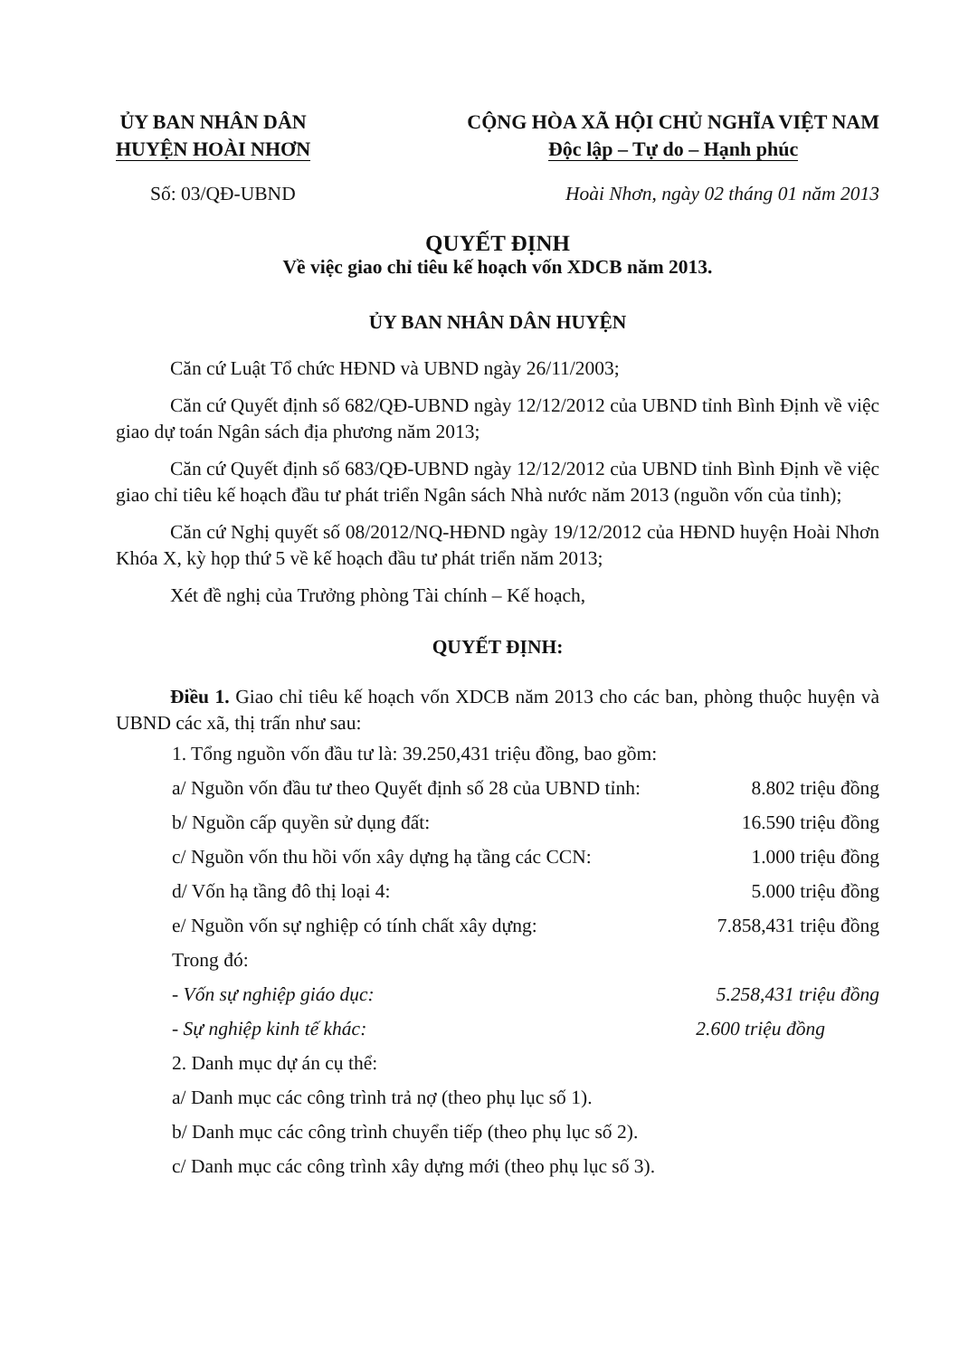ỦY BAN NHÂN DÂN
HUYỆN HOÀI NHƠN
CỘNG HÒA XÃ HỘI CHỦ NGHĨA VIỆT NAM
Độc lập – Tự do – Hạnh phúc
Số: 03/QĐ-UBND Hoài Nhơn, ngày 02 tháng 01 năm 2013
QUYẾT ĐỊNH
Về việc giao chỉ tiêu kế hoạch vốn XDCB năm 2013.
ỦY BAN NHÂN DÂN HUYỆN
Căn cứ Luật Tổ chức HĐND và UBND ngày 26/11/2003;
Căn cứ Quyết định số 682/QĐ-UBND ngày 12/12/2012 của UBND tỉnh Bình Định về việc giao dự toán Ngân sách địa phương năm 2013;
Căn cứ Quyết định số 683/QĐ-UBND ngày 12/12/2012 của UBND tỉnh Bình Định về việc giao chỉ tiêu kế hoạch đầu tư phát triển Ngân sách Nhà nước năm 2013 (nguồn vốn của tỉnh);
Căn cứ Nghị quyết số 08/2012/NQ-HĐND ngày 19/12/2012 của HĐND huyện Hoài Nhơn Khóa X, kỳ họp thứ 5 về kế hoạch đầu tư phát triển năm 2013;
Xét đề nghị của Trưởng phòng Tài chính – Kế hoạch,
QUYẾT ĐỊNH:
Điều 1. Giao chỉ tiêu kế hoạch vốn XDCB năm 2013 cho các ban, phòng thuộc huyện và UBND các xã, thị trấn như sau:
1. Tổng nguồn vốn đầu tư là: 39.250,431 triệu đồng, bao gồm:
a/ Nguồn vốn đầu tư theo Quyết định số 28 của UBND tỉnh: 8.802 triệu đồng
b/ Nguồn cấp quyền sử dụng đất: 16.590 triệu đồng
c/ Nguồn vốn thu hồi vốn xây dựng hạ tầng các CCN: 1.000 triệu đồng
d/ Vốn hạ tầng đô thị loại 4: 5.000 triệu đồng
e/ Nguồn vốn sự nghiệp có tính chất xây dựng: 7.858,431 triệu đồng
Trong đó:
- Vốn sự nghiệp giáo dục: 5.258,431 triệu đồng
- Sự nghiệp kinh tế khác: 2.600 triệu đồng
2. Danh mục dự án cụ thể:
a/ Danh mục các công trình trả nợ (theo phụ lục số 1).
b/ Danh mục các công trình chuyển tiếp (theo phụ lục số 2).
c/ Danh mục các công trình xây dựng mới (theo phụ lục số 3).